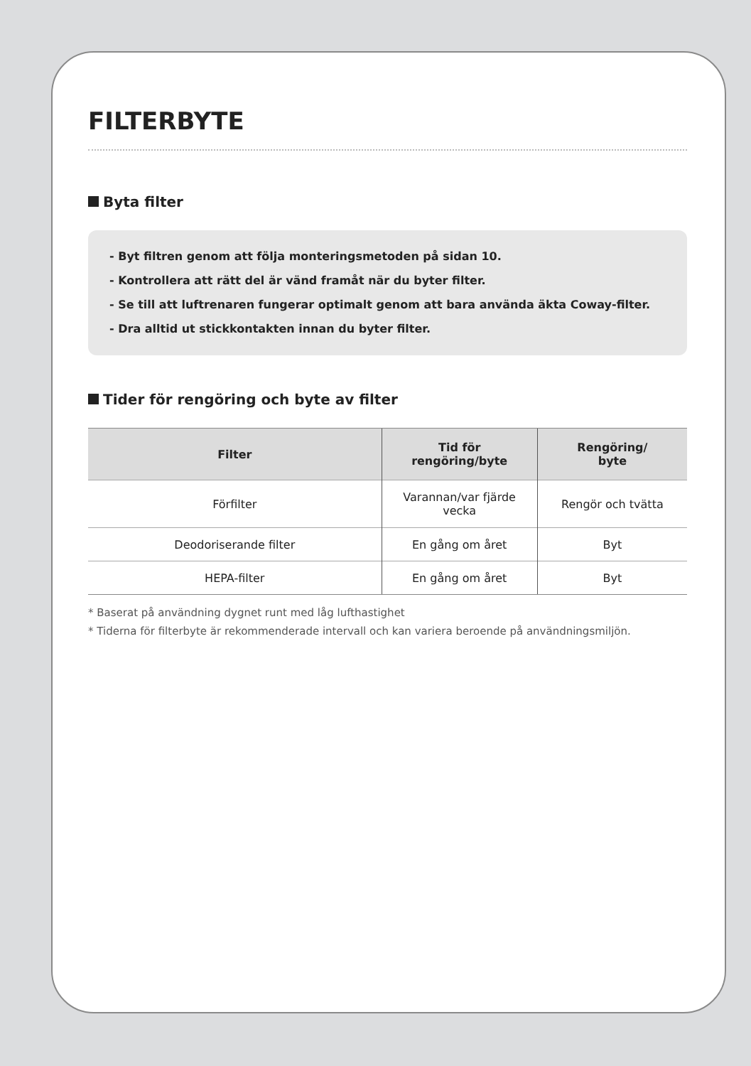FILTERBYTE
Byta filter
- Byt filtren genom att följa monteringsmetoden på sidan 10.
- Kontrollera att rätt del är vänd framåt när du byter filter.
- Se till att luftrenaren fungerar optimalt genom att bara använda äkta Coway-filter.
- Dra alltid ut stickkontakten innan du byter filter.
Tider för rengöring och byte av filter
| Filter | Tid för rengöring/byte | Rengöring/ byte |
| --- | --- | --- |
| Förfilter | Varannan/var fjärde vecka | Rengör och tvätta |
| Deodoriserande filter | En gång om året | Byt |
| HEPA-filter | En gång om året | Byt |
* Baserat på användning dygnet runt med låg lufthastighet
* Tiderna för filterbyte är rekommenderade intervall och kan variera beroende på användningsmiljön.